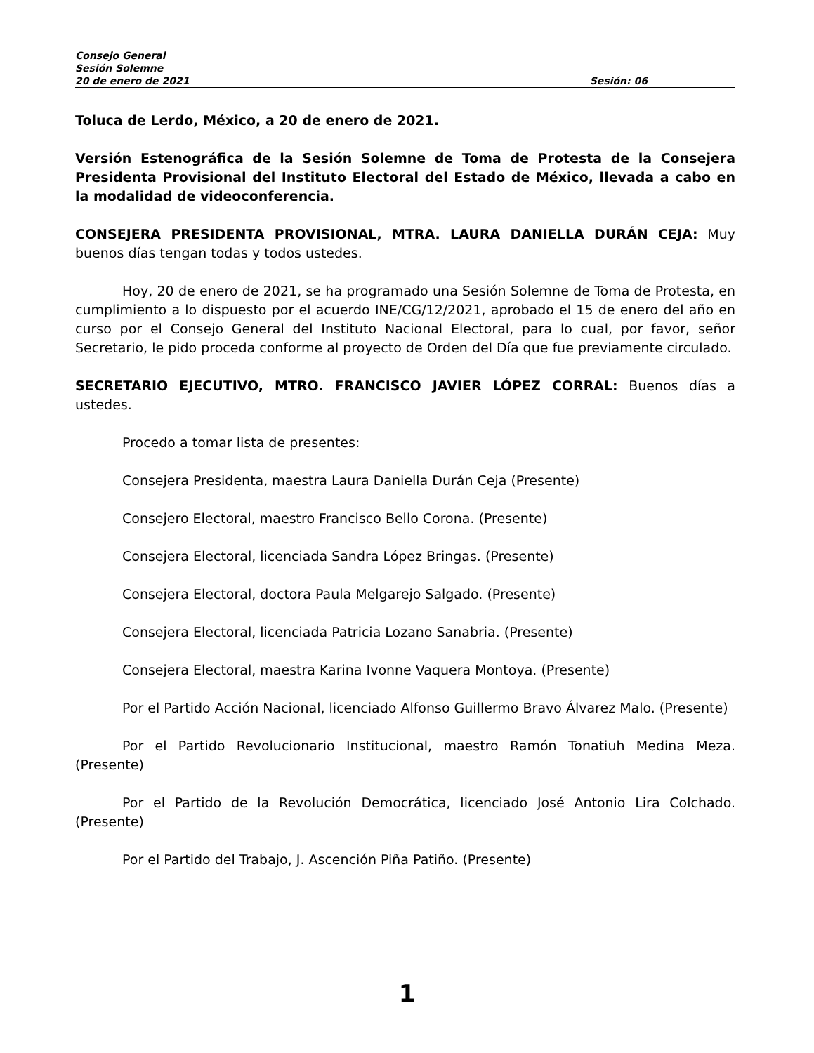Consejo General
Sesión Solemne
20 de enero de 2021 Sesión: 06
Toluca de Lerdo, México, a 20 de enero de 2021.
Versión Estenográfica de la Sesión Solemne de Toma de Protesta de la Consejera Presidenta Provisional del Instituto Electoral del Estado de México, llevada a cabo en la modalidad de videoconferencia.
CONSEJERA PRESIDENTA PROVISIONAL, MTRA. LAURA DANIELLA DURÁN CEJA: Muy buenos días tengan todas y todos ustedes.
Hoy, 20 de enero de 2021, se ha programado una Sesión Solemne de Toma de Protesta, en cumplimiento a lo dispuesto por el acuerdo INE/CG/12/2021, aprobado el 15 de enero del año en curso por el Consejo General del Instituto Nacional Electoral, para lo cual, por favor, señor Secretario, le pido proceda conforme al proyecto de Orden del Día que fue previamente circulado.
SECRETARIO EJECUTIVO, MTRO. FRANCISCO JAVIER LÓPEZ CORRAL: Buenos días a ustedes.
Procedo a tomar lista de presentes:
Consejera Presidenta, maestra Laura Daniella Durán Ceja (Presente)
Consejero Electoral, maestro Francisco Bello Corona. (Presente)
Consejera Electoral, licenciada Sandra López Bringas. (Presente)
Consejera Electoral, doctora Paula Melgarejo Salgado. (Presente)
Consejera Electoral, licenciada Patricia Lozano Sanabria. (Presente)
Consejera Electoral, maestra Karina Ivonne Vaquera Montoya. (Presente)
Por el Partido Acción Nacional, licenciado Alfonso Guillermo Bravo Álvarez Malo. (Presente)
Por el Partido Revolucionario Institucional, maestro Ramón Tonatiuh Medina Meza. (Presente)
Por el Partido de la Revolución Democrática, licenciado José Antonio Lira Colchado. (Presente)
Por el Partido del Trabajo, J. Ascención Piña Patiño. (Presente)
1